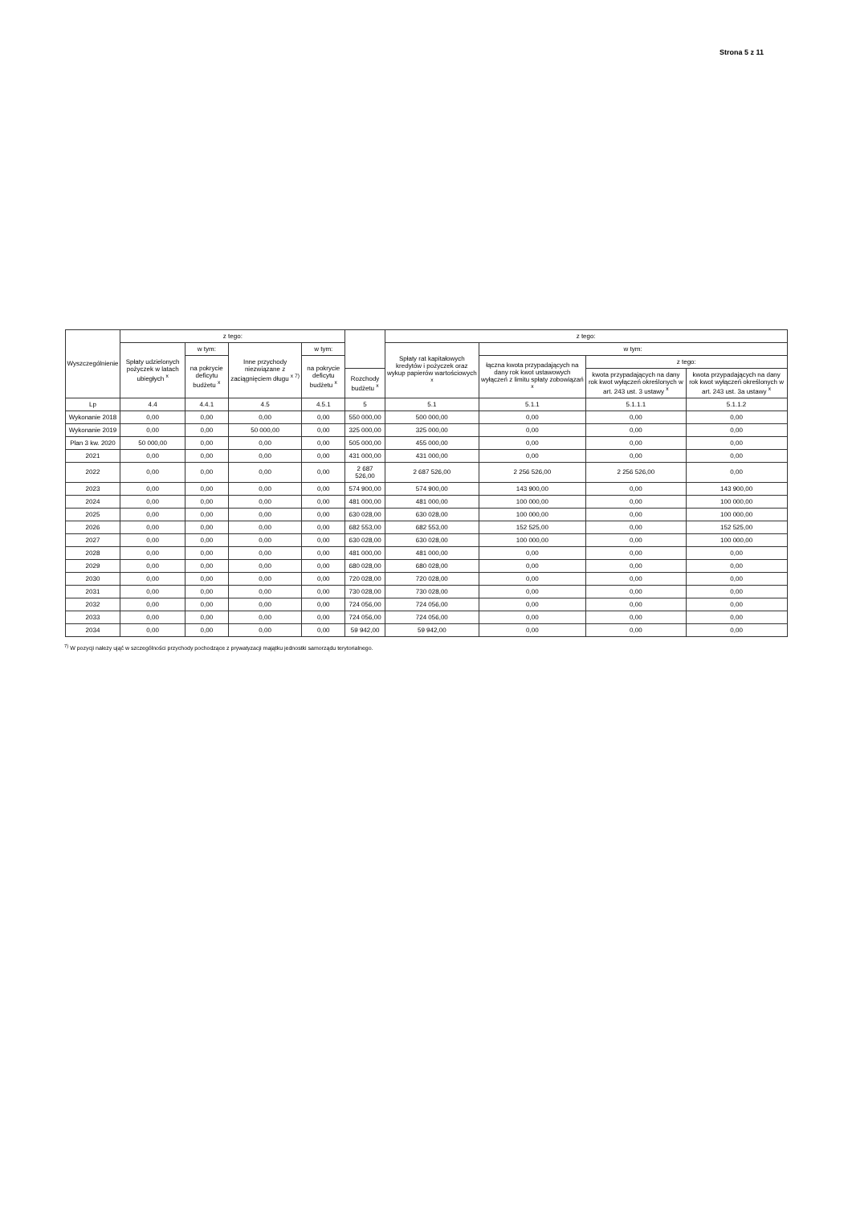Strona 5 z 11
| Wyszczególnienie | z tego: | | | | | z tego: | | | |
| --- | --- | --- | --- | --- | --- | --- | --- | --- | --- |
| | Spłaty udzielonych pożyczek w latach ubiegłych <sup>x</sup> | w tym: | Inne przychody niezwiązane z zaciągnięciem długu <sup>x 7)</sup> | w tym: | | Spłaty rat kapitałowych kredytów i pożyczek oraz wykup papierów wartościowych <sup>x</sup> | w tym: | | |
| | | na pokrycie deficytu budżetu <sup>x</sup> | | na pokrycie deficytu budżetu <sup>x</sup> | | | łączna kwota przypadających na dany rok kwot ustawowych wyłączeń z limitu spłaty zobowiązań <sup>x</sup> | z tego: | |
| | | | | | Rozchody budżetu <sup>x</sup> | | | kwota przypadających na dany rok kwot wyłączeń określonych w art. 243 ust. 3 ustawy <sup>x</sup> | kwota przypadających na dany rok kwot wyłączeń określonych w art. 243 ust. 3a ustawy <sup>x</sup> |
| Lp | 4.4 | 4.4.1 | 4.5 | 4.5.1 | 5 | 5.1 | 5.1.1 | 5.1.1.1 | 5.1.1.2 |
| Wykonanie 2018 | 0,00 | 0,00 | 0,00 | 0,00 | 550 000,00 | 500 000,00 | 0,00 | 0,00 | 0,00 |
| Wykonanie 2019 | 0,00 | 0,00 | 50 000,00 | 0,00 | 325 000,00 | 325 000,00 | 0,00 | 0,00 | 0,00 |
| Plan 3 kw. 2020 | 50 000,00 | 0,00 | 0,00 | 0,00 | 505 000,00 | 455 000,00 | 0,00 | 0,00 | 0,00 |
| 2021 | 0,00 | 0,00 | 0,00 | 0,00 | 431 000,00 | 431 000,00 | 0,00 | 0,00 | 0,00 |
| 2022 | 0,00 | 0,00 | 0,00 | 0,00 | 2 687 526,00 | 2 687 526,00 | 2 256 526,00 | 2 256 526,00 | 0,00 |
| 2023 | 0,00 | 0,00 | 0,00 | 0,00 | 574 900,00 | 574 900,00 | 143 900,00 | 0,00 | 143 900,00 |
| 2024 | 0,00 | 0,00 | 0,00 | 0,00 | 481 000,00 | 481 000,00 | 100 000,00 | 0,00 | 100 000,00 |
| 2025 | 0,00 | 0,00 | 0,00 | 0,00 | 630 028,00 | 630 028,00 | 100 000,00 | 0,00 | 100 000,00 |
| 2026 | 0,00 | 0,00 | 0,00 | 0,00 | 682 553,00 | 682 553,00 | 152 525,00 | 0,00 | 152 525,00 |
| 2027 | 0,00 | 0,00 | 0,00 | 0,00 | 630 028,00 | 630 028,00 | 100 000,00 | 0,00 | 100 000,00 |
| 2028 | 0,00 | 0,00 | 0,00 | 0,00 | 481 000,00 | 481 000,00 | 0,00 | 0,00 | 0,00 |
| 2029 | 0,00 | 0,00 | 0,00 | 0,00 | 680 028,00 | 680 028,00 | 0,00 | 0,00 | 0,00 |
| 2030 | 0,00 | 0,00 | 0,00 | 0,00 | 720 028,00 | 720 028,00 | 0,00 | 0,00 | 0,00 |
| 2031 | 0,00 | 0,00 | 0,00 | 0,00 | 730 028,00 | 730 028,00 | 0,00 | 0,00 | 0,00 |
| 2032 | 0,00 | 0,00 | 0,00 | 0,00 | 724 056,00 | 724 056,00 | 0,00 | 0,00 | 0,00 |
| 2033 | 0,00 | 0,00 | 0,00 | 0,00 | 724 056,00 | 724 056,00 | 0,00 | 0,00 | 0,00 |
| 2034 | 0,00 | 0,00 | 0,00 | 0,00 | 59 942,00 | 59 942,00 | 0,00 | 0,00 | 0,00 |
<sup>7)</sup> W pozycji należy ująć w szczególności przychody pochodzące z prywatyzacji majątku jednostki samorządu terytorialnego.